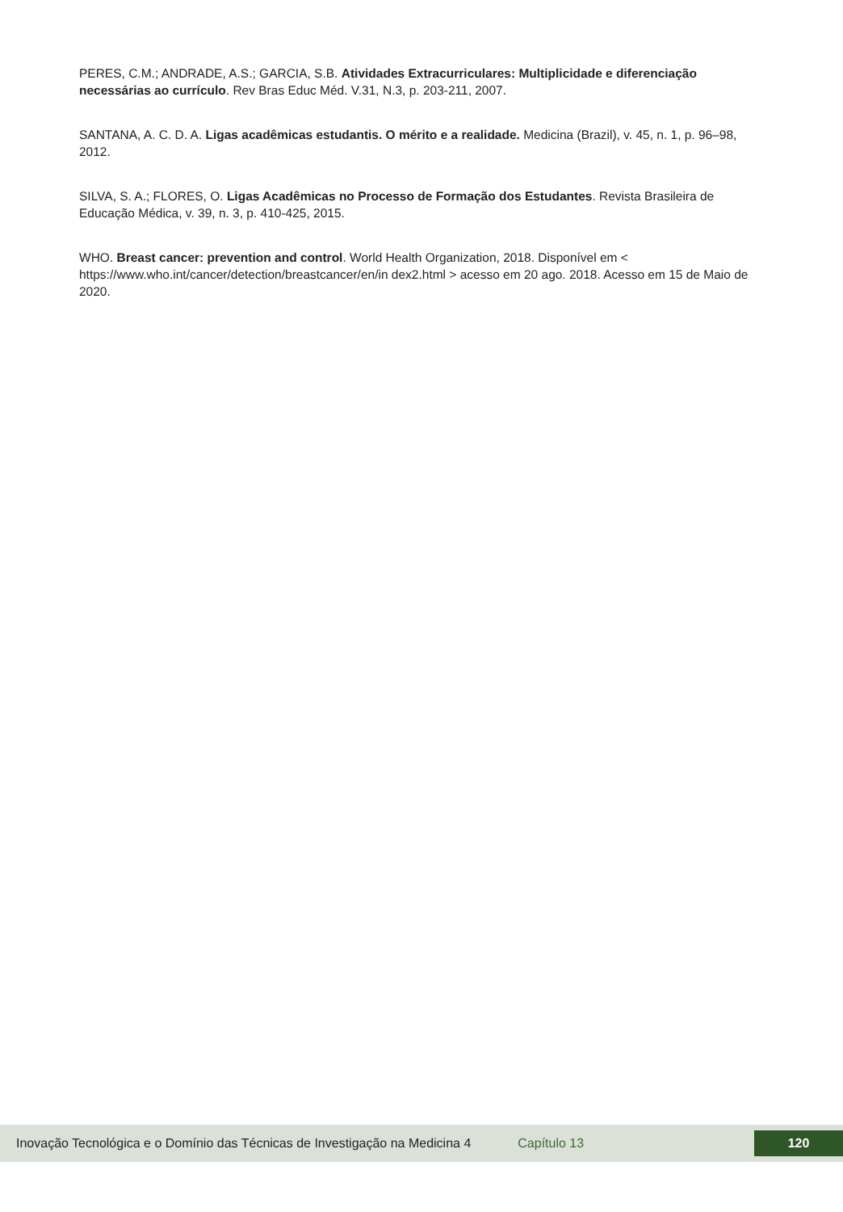PERES, C.M.; ANDRADE, A.S.; GARCIA, S.B. Atividades Extracurriculares: Multiplicidade e diferenciação necessárias ao currículo. Rev Bras Educ Méd. V.31, N.3, p. 203-211, 2007.
SANTANA, A. C. D. A. Ligas acadêmicas estudantis. O mérito e a realidade. Medicina (Brazil), v. 45, n. 1, p. 96–98, 2012.
SILVA, S. A.; FLORES, O. Ligas Acadêmicas no Processo de Formação dos Estudantes. Revista Brasileira de Educação Médica, v. 39, n. 3, p. 410-425, 2015.
WHO. Breast cancer: prevention and control. World Health Organization, 2018. Disponível em < https://www.who.int/cancer/detection/breastcancer/en/in dex2.html > acesso em 20 ago. 2018. Acesso em 15 de Maio de 2020.
Inovação Tecnológica e o Domínio das Técnicas de Investigação na Medicina 4 Capítulo 13 120